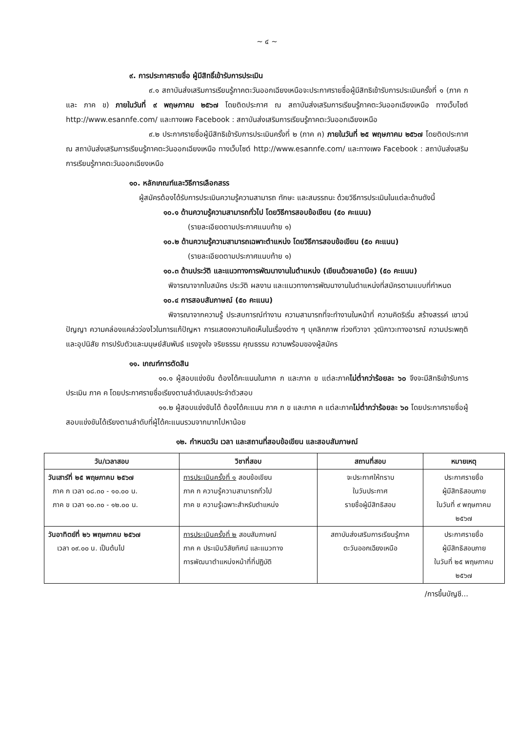~ ๔ ~
๙. การประกาศรายชื่อ ผู้มีสิทธิ์เข้ารับการประเมิน
๙.๑ สถาบันส่งเสริมการเรียนรู้ภาคตะวันออกเฉียงเหนือจะประกาศรายชื่อผู้มีสิทธิเข้ารับการประเมินครั้งที่ ๑ (ภาค ก และ ภาค ข) ภายในวันที่ ๙ พฤษภาคม ๒๕๖๗ โดยติดประกาศ ณ สถาบันส่งเสริมการเรียนรู้ภาคตะวันออกเฉียงเหนือ ทางเว็บไซต์ http://www.esannfe.com/ และทางเพจ Facebook : สถาบันส่งเสริมการเรียนรู้ภาคตะวันออกเฉียงเหนือ
๙.๒ ประกาศรายชื่อผู้มีสิทธิเข้ารับการประเมินครั้งที่ ๒ (ภาค ค) ภายในวันที่ ๒๕ พฤษภาคม ๒๕๖๗ โดยติดประกาศ ณ สถาบันส่งเสริมการเรียนรู้ภาคตะวันออกเฉียงเหนือ ทางเว็บไซต์ http://www.esannfe.com/ และทางเพจ Facebook : สถาบันส่งเสริมการเรียนรู้ภาคตะวันออกเฉียงเหนือ
๑๐. หลักเกณฑ์และวิธีการเลือกสรร
ผู้สมัครต้องได้รับการประเมินความรู้ความสามารถ ทักษะ และสมรรถนะ ด้วยวิธีการประเมินในแต่ละด้านดังนี้
๑๐.๑ ด้านความรู้ความสามารถทั่วไป โดยวิธีการสอบข้อเขียน (๕๐ คะแนน)
(รายละเอียดตามประกาศแนบท้าย ๑)
๑๐.๒ ด้านความรู้ความสามารถเฉพาะตำแหน่ง โดยวิธีการสอบข้อเขียน (๕๐ คะแนน)
(รายละเอียดตามประกาศแนบท้าย ๑)
๑๐.๓ ด้านประวัติ และแนวทางการพัฒนางานในตำแหน่ง (เขียนด้วยลายมือ) (๕๐ คะแนน)
พิจารณาจากใบสมัคร ประวัติ ผลงาน และแนวทางการพัฒนางานในตำแหน่งที่สมัครตามแบบที่กำหนด
๑๐.๔ การสอบสัมภาษณ์ (๕๐ คะแนน)
พิจารณาจากความรู้ ประสบการณ์ทำงาน ความสามารถที่จะทำงานในหน้าที่ ความคิดริเริ่ม สร้างสรรค์ เชาวน์ปัญญา ความคล่องแคล่วว่องไวในการแก้ปัญหา การแสดงความคิดเห็นในเรื่องต่าง ๆ บุคลิกภาพ ท่วงทีวาจา วุฒิภาวะทางอารณ์ ความประพฤติและอุปนิสัย การปรับตัวและมนุษย์สัมพันธ์ แรงจูงใจ จริยธรรม คุณธรรม ความพร้อมของผู้สมัคร
๑๑. เกณฑ์การตัดสิน
๑๑.๑ ผู้สอบแข่งขัน ต้องได้คะแนนในภาค ก และภาค ข แต่ละภาคไม่ต่ำกว่าร้อยละ ๖๐ จึงจะมีสิทธิเข้ารับการประเมิน ภาค ค โดยประกาศรายชื่อเรียงตามลำดับเลขประจำตัวสอบ
๑๑.๒ ผู้สอบแข่งขันได้ ต้องได้คะแนน ภาค ก ข และภาค ค แต่ละภาคไม่ต่ำกว่าร้อยละ ๖๐ โดยประกาศรายชื่อผู้สอบแข่งขันได้เรียงตามลำดับที่ผู้ได้คะแนนรวมจากมากไปหาน้อย
๑๒. กำหนดวัน เวลา และสถานที่สอบข้อเขียน และสอบสัมภาษณ์
| วัน/เวลาสอบ | วิชาที่สอบ | สถานที่สอบ | หมายเหตุ |
| --- | --- | --- | --- |
| วันเสาร์ที่ ๒๕ พฤษภาคม ๒๕๖๗ ภาค ก เวลา ๐๘.๓๐ - ๑๐.๐๐ น. ภาค ข เวลา ๑๐.๓๐ - ๑๒.๐๐ น. | การประเมินครั้งที่ ๑ สอบข้อเขียน ภาค ก ความรู้ความสามารถทั่วไป ภาค ข ความรู้เฉพาะสำหรับตำแหน่ง | จะประกาศให้ทราบ ในวันประกาศ รายชื่อผู้มีสิทธิสอบ | ประกาศรายชื่อ ผู้มีสิทธิสอบภาย ในวันที่ ๙ พฤษภาคม ๒๕๖๗ |
| วันอาทิตย์ที่ ๒๖ พฤษภาคม ๒๕๖๗ เวลา ๐๙.๐๐ น. เป็นต้นไป | การประเมินครั้งที่ ๒ สอบสัมภาษณ์ ภาค ค ประเมินวิสัยทัศน์ และแนวทาง การพัฒนาตำแหน่งหน้าที่ที่ปฏิบัติ | สถาบันส่งเสริมการเรียนรู้ภาค ตะวันออกเฉียงเหนือ | ประกาศรายชื่อ ผู้มีสิทธิสอบภาย ในวันที่ ๒๕ พฤษภาคม ๒๕๖๗ |
/การขึ้นบัญชี...